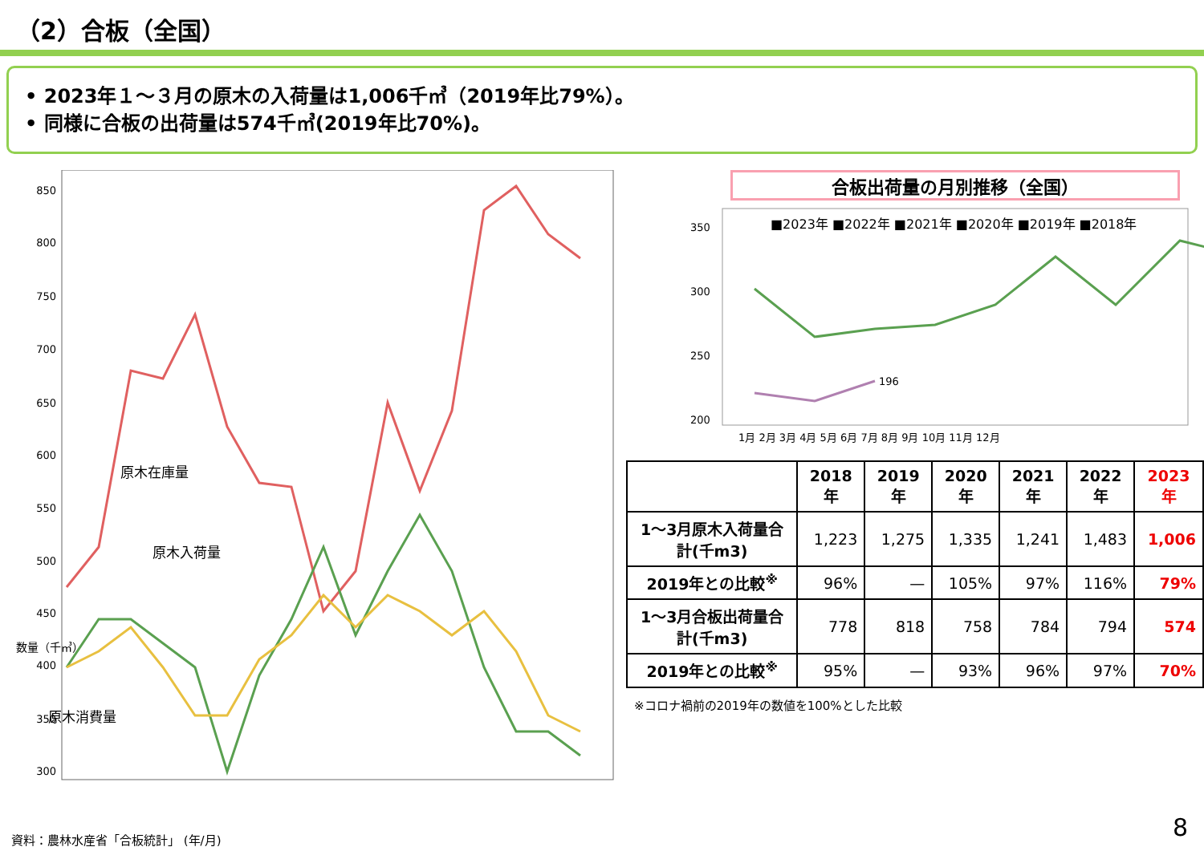（2）合板（全国）
• 2023年１～３月の原木の入荷量は1,006千㎥（2019年比79%）。
• 同様に合板の出荷量は574千㎥(2019年比70%)。
数量（千㎥）
850
800
750
700
650
600
550
500
450
400
350
300
原木在庫量
原木入荷量
原木消費量
資料：農林水産省「合板統計」 (年/月)
合板出荷量の月別推移（全国）
■2023年 ■2022年 ■2021年 ■2020年 ■2019年 ■2018年
350
300
250
200
196
1月 2月 3月 4月 5月 6月 7月 8月 9月 10月 11月 12月
| | 2018年 | 2019年 | 2020年 | 2021年 | 2022年 | 2023年 |
| --- | --- | --- | --- | --- | --- | --- |
| 1～3月原木入荷量合計(千m3) | 1,223 | 1,275 | 1,335 | 1,241 | 1,483 | 1,006 |
| 2019年との比較<sup>※</sup> | 96% | — | 105% | 97% | 116% | 79% |
| 1～3月合板出荷量合計(千m3) | 778 | 818 | 758 | 784 | 794 | 574 |
| 2019年との比較<sup>※</sup> | 95% | — | 93% | 96% | 97% | 70% |
※コロナ禍前の2019年の数値を100%とした比較
8